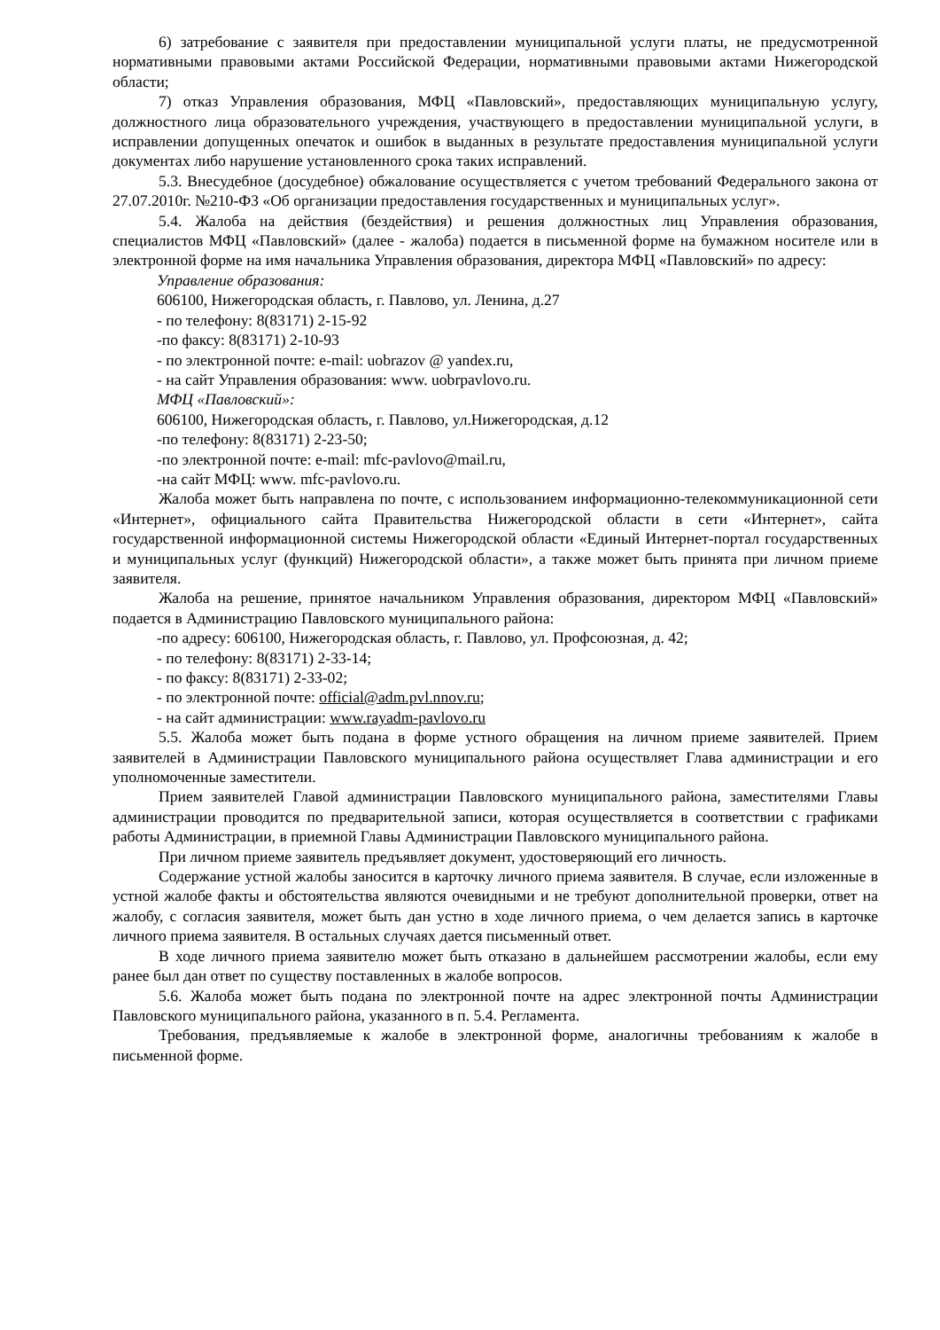6) затребование с заявителя при предоставлении муниципальной услуги платы, не предусмотренной нормативными правовыми актами Российской Федерации, нормативными правовыми актами Нижегородской области;
7) отказ Управления образования, МФЦ «Павловский», предоставляющих муниципальную услугу, должностного лица образовательного учреждения, участвующего в предоставлении муниципальной услуги, в исправлении допущенных опечаток и ошибок в выданных в результате предоставления муниципальной услуги документах либо нарушение установленного срока таких исправлений.
5.3. Внесудебное (досудебное) обжалование осуществляется с учетом требований Федерального закона от 27.07.2010г. №210-ФЗ «Об организации предоставления государственных и муниципальных услуг».
5.4. Жалоба на действия (бездействия) и решения должностных лиц Управления образования, специалистов МФЦ «Павловский» (далее - жалоба) подается в письменной форме на бумажном носителе или в электронной форме на имя начальника Управления образования, директора МФЦ «Павловский» по адресу:
Управление образования:
606100, Нижегородская область, г. Павлово, ул. Ленина, д.27
- по телефону: 8(83171) 2-15-92
-по факсу: 8(83171) 2-10-93
- по электронной почте: e-mail: uobrazov @ yandex.ru,
- на сайт Управления образования: www. uobrpavlovo.ru.
МФЦ «Павловский»:
606100, Нижегородская область, г. Павлово, ул.Нижегородская, д.12
-по телефону: 8(83171) 2-23-50;
-по электронной почте: e-mail: mfc-pavlovo@mail.ru,
-на сайт МФЦ: www. mfc-pavlovo.ru.
Жалоба может быть направлена по почте, с использованием информационно-телекоммуникационной сети «Интернет», официального сайта Правительства Нижегородской области в сети «Интернет», сайта государственной информационной системы Нижегородской области «Единый Интернет-портал государственных и муниципальных услуг (функций) Нижегородской области», а также может быть принята при личном приеме заявителя.
Жалоба на решение, принятое начальником Управления образования, директором МФЦ «Павловский» подается в Администрацию Павловского муниципального района:
-по адресу: 606100, Нижегородская область, г. Павлово, ул. Профсоюзная, д. 42;
- по телефону: 8(83171) 2-33-14;
- по факсу: 8(83171) 2-33-02;
- по электронной почте: official@adm.pvl.nnov.ru;
- на сайт администрации: www.rayadm-pavlovo.ru
5.5. Жалоба может быть подана в форме устного обращения на личном приеме заявителей. Прием заявителей в Администрации Павловского муниципального района осуществляет Глава администрации и его уполномоченные заместители.
Прием заявителей Главой администрации Павловского муниципального района, заместителями Главы администрации проводится по предварительной записи, которая осуществляется в соответствии с графиками работы Администрации, в приемной Главы Администрации Павловского муниципального района.
При личном приеме заявитель предъявляет документ, удостоверяющий его личность.
Содержание устной жалобы заносится в карточку личного приема заявителя. В случае, если изложенные в устной жалобе факты и обстоятельства являются очевидными и не требуют дополнительной проверки, ответ на жалобу, с согласия заявителя, может быть дан устно в ходе личного приема, о чем делается запись в карточке личного приема заявителя. В остальных случаях дается письменный ответ.
В ходе личного приема заявителю может быть отказано в дальнейшем рассмотрении жалобы, если ему ранее был дан ответ по существу поставленных в жалобе вопросов.
5.6. Жалоба может быть подана по электронной почте на адрес электронной почты Администрации Павловского муниципального района, указанного в п. 5.4. Регламента.
Требования, предъявляемые к жалобе в электронной форме, аналогичны требованиям к жалобе в письменной форме.